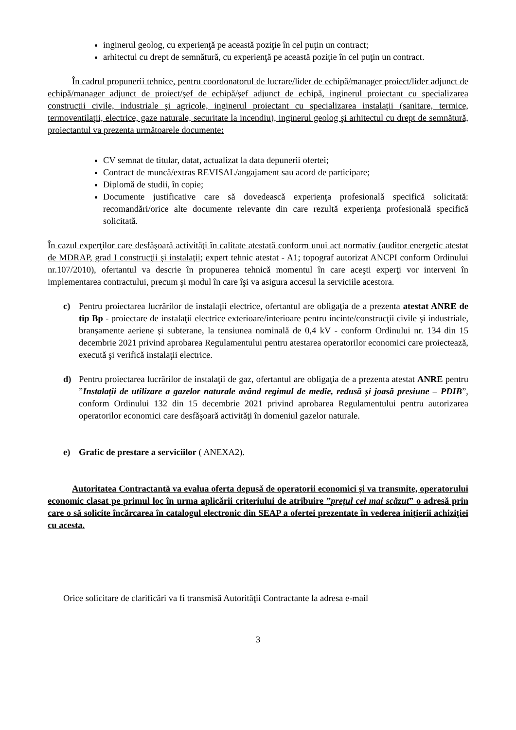inginerul geolog, cu experienţă pe această poziţie în cel puţin un contract;
arhitectul cu drept de semnătură, cu experienţă pe această poziţie în cel puţin un contract.
În cadrul propunerii tehnice, pentru coordonatorul de lucrare/lider de echipă/manager proiect/lider adjunct de echipă/manager adjunct de proiect/şef de echipă/şef adjunct de echipă, inginerul proiectant cu specializarea construcţii civile, industriale şi agricole, inginerul proiectant cu specializarea instalaţii (sanitare, termice, termoventilaţii, electrice, gaze naturale, securitate la incendiu), inginerul geolog şi arhitectul cu drept de semnătură, proiectantul va prezenta următoarele documente:
CV semnat de titular, datat, actualizat la data depunerii ofertei;
Contract de muncă/extras REVISAL/angajament sau acord de participare;
Diplomă de studii, în copie;
Documente justificative care să dovedească experienţa profesională specifică solicitată: recomandări/orice alte documente relevante din care rezultă experienţa profesională specifică solicitată.
În cazul experţilor care desfăşoară activităţi în calitate atestată conform unui act normativ (auditor energetic atestat de MDRAP, grad I construcţii şi instalaţii; expert tehnic atestat - A1; topograf autorizat ANCPI conform Ordinului nr.107/2010), ofertantul va descrie în propunerea tehnică momentul în care aceşti experţi vor interveni în implementarea contractului, precum şi modul în care îşi va asigura accesul la serviciile acestora.
c) Pentru proiectarea lucrărilor de instalaţii electrice, ofertantul are obligaţia de a prezenta atestat ANRE de tip Bp - proiectare de instalaţii electrice exterioare/interioare pentru incinte/construcţii civile şi industriale, branşamente aeriene şi subterane, la tensiunea nominală de 0,4 kV - conform Ordinului nr. 134 din 15 decembrie 2021 privind aprobarea Regulamentului pentru atestarea operatorilor economici care proiectează, execută şi verifică instalaţii electrice.
d) Pentru proiectarea lucrărilor de instalaţii de gaz, ofertantul are obligaţia de a prezenta atestat ANRE pentru ”Instalații de utilizare a gazelor naturale având regimul de medie, redusă și joasă presiune – PDIB”, conform Ordinului 132 din 15 decembrie 2021 privind aprobarea Regulamentului pentru autorizarea operatorilor economici care desfăşoară activităţi în domeniul gazelor naturale.
e) Grafic de prestare a serviciilor ( ANEXA2).
Autoritatea Contractantă va evalua oferta depusă de operatorii economici şi va transmite, operatorului economic clasat pe primul loc în urma aplicării criteriului de atribuire ”prețul cel mai scăzut” o adresă prin care o să solicite încărcarea în catalogul electronic din SEAP a ofertei prezentate în vederea iniţierii achiziţiei cu acesta.
Orice solicitare de clarificări va fi transmisă Autorităţii Contractante la adresa e-mail
3